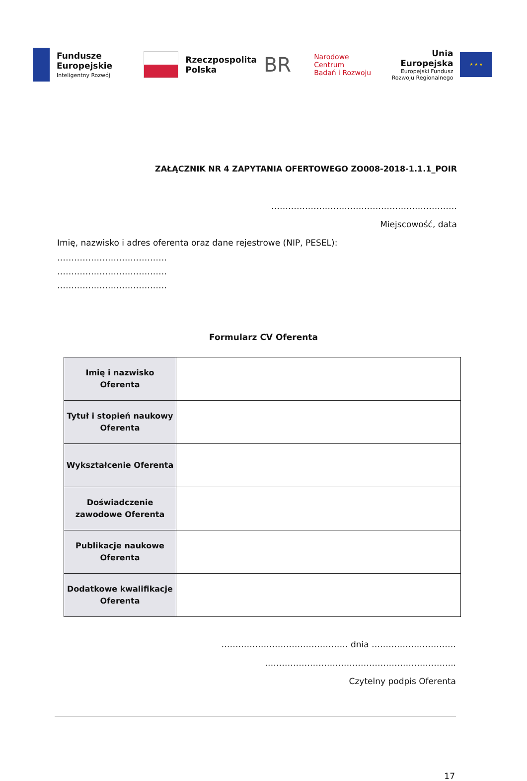Fundusze
Europejskie
Inteligentny Rozwój
Rzeczpospolita
Polska
BR
Narodowe Centrum
Badań i Rozwoju
Unia Europejska
Europejski Fundusz
Rozwoju Regionalnego
★ ★ ★
ZAŁĄCZNIK NR 4 ZAPYTANIA OFERTOWEGO ZO008-2018-1.1.1_POIR
…………………………………………………………
Miejscowość, data
Imię, nazwisko i adres oferenta oraz dane rejestrowe (NIP, PESEL):
…………………………………
…………………………………
…………………………………
Formularz CV Oferenta
| Imię i nazwisko Oferenta | |
| Tytuł i stopień naukowy Oferenta | |
| Wykształcenie Oferenta | |
| Doświadczenie zawodowe Oferenta | |
| Publikacje naukowe Oferenta | |
| Dodatkowe kwalifikacje Oferenta | |
……………………………………… dnia …………………………
…………………………………………………………..
Czytelny podpis Oferenta
17